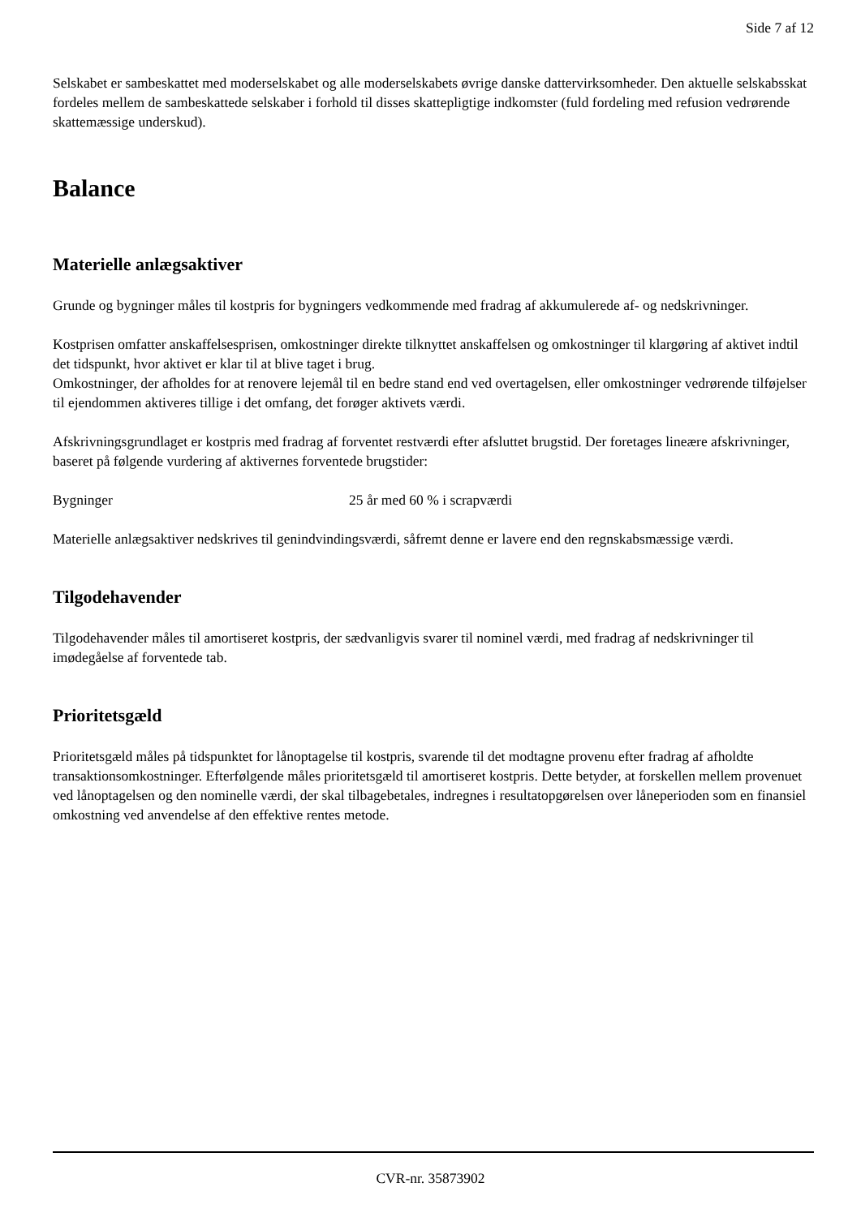Side 7 af 12
Selskabet er sambeskattet med moderselskabet og alle moderselskabets øvrige danske dattervirksomheder. Den aktuelle selskabsskat fordeles mellem de sambeskattede selskaber i forhold til disses skattepligtige indkomster (fuld fordeling med refusion vedrørende skattemæssige underskud).
Balance
Materielle anlægsaktiver
Grunde og bygninger måles til kostpris for bygningers vedkommende med fradrag af akkumulerede af- og nedskrivninger.
Kostprisen omfatter anskaffelsesprisen, omkostninger direkte tilknyttet anskaffelsen og omkostninger til klargøring af aktivet indtil det tidspunkt, hvor aktivet er klar til at blive taget i brug.
Omkostninger, der afholdes for at renovere lejemål til en bedre stand end ved overtagelsen, eller omkostninger vedrørende tilføjelser til ejendommen aktiveres tillige i det omfang, det forøger aktivets værdi.
Afskrivningsgrundlaget er kostpris med fradrag af forventet restværdi efter afsluttet brugstid. Der foretages lineære afskrivninger, baseret på følgende vurdering af aktivernes forventede brugstider:
Bygninger 25 år med 60 % i scrapværdi
Materielle anlægsaktiver nedskrives til genindvindingsværdi, såfremt denne er lavere end den regnskabsmæssige værdi.
Tilgodehavender
Tilgodehavender måles til amortiseret kostpris, der sædvanligvis svarer til nominel værdi, med fradrag af nedskrivninger til imødegåelse af forventede tab.
Prioritetsgæld
Prioritetsgæld måles på tidspunktet for lånoptagelse til kostpris, svarende til det modtagne provenu efter fradrag af afholdte transaktionsomkostninger. Efterfølgende måles prioritetsgæld til amortiseret kostpris. Dette betyder, at forskellen mellem provenuet ved lånoptagelsen og den nominelle værdi, der skal tilbagebetales, indregnes i resultatopgørelsen over låneperioden som en finansiel omkostning ved anvendelse af den effektive rentes metode.
CVR-nr. 35873902